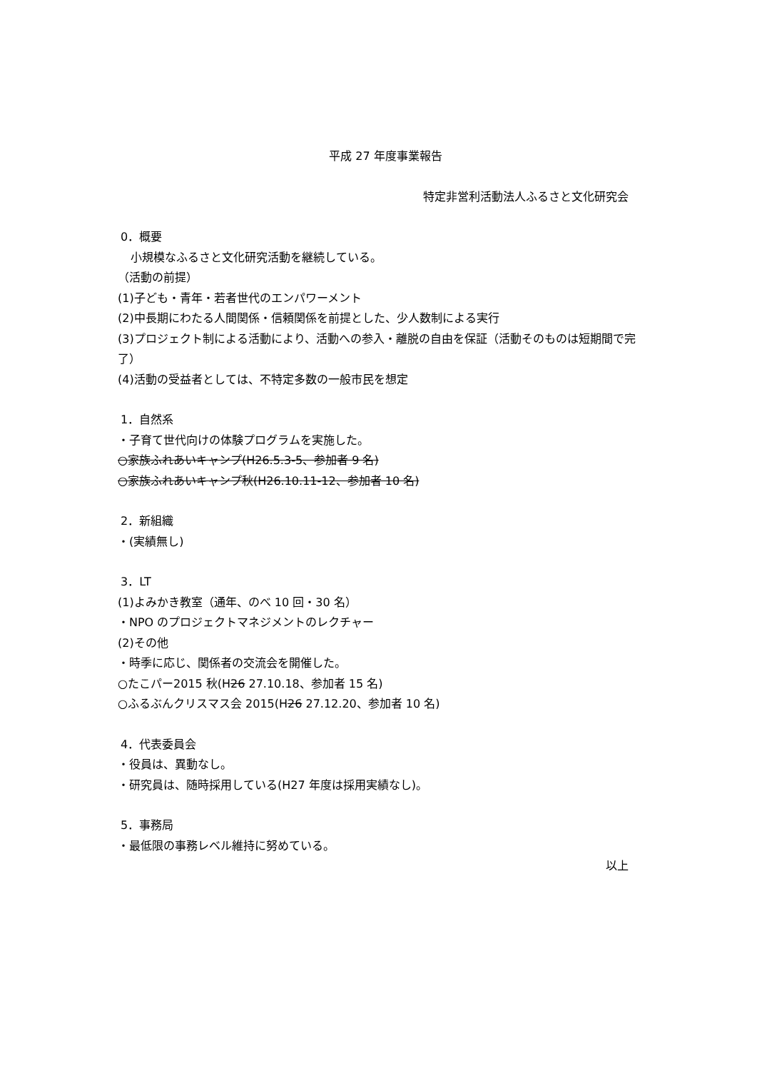平成 27 年度事業報告
特定非営利活動法人ふるさと文化研究会
0．概要
小規模なふるさと文化研究活動を継続している。
（活動の前提）
(1)子ども・青年・若者世代のエンパワーメント
(2)中長期にわたる人間関係・信頼関係を前提とした、少人数制による実行
(3)プロジェクト制による活動により、活動への参入・離脱の自由を保証（活動そのものは短期間で完了）
(4)活動の受益者としては、不特定多数の一般市民を想定
1．自然系
・子育て世代向けの体験プログラムを実施した。
○家族ふれあいキャンプ(H26.5.3-5、参加者 9 名)
○家族ふれあいキャンプ秋(H26.10.11-12、参加者 10 名)
2．新組織
・(実績無し)
3．LT
(1)よみかき教室（通年、のべ 10 回・30 名）
・NPO のプロジェクトマネジメントのレクチャー
(2)その他
・時季に応じ、関係者の交流会を開催した。
○たこパー2015 秋(H26 27.10.18、参加者 15 名)
○ふるぶんクリスマス会 2015(H26 27.12.20、参加者 10 名)
4．代表委員会
・役員は、異動なし。
・研究員は、随時採用している(H27 年度は採用実績なし)。
5．事務局
・最低限の事務レベル維持に努めている。
以上